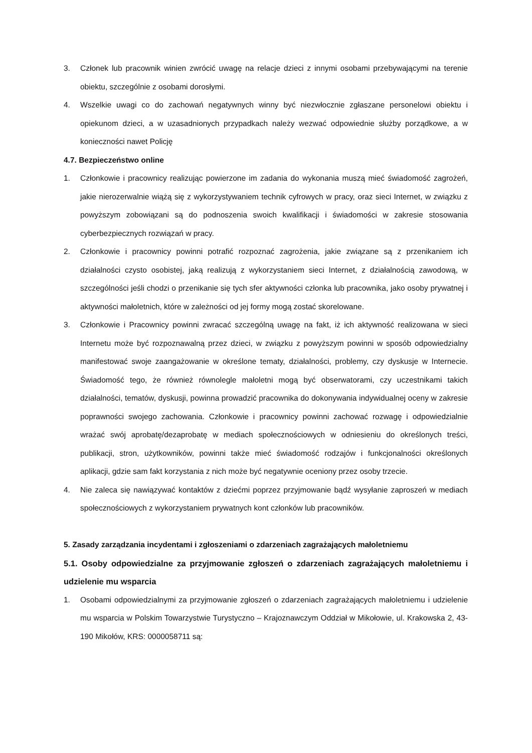3. Członek lub pracownik winien zwrócić uwagę na relacje dzieci z innymi osobami przebywającymi na terenie obiektu, szczególnie z osobami dorosłymi.
4. Wszelkie uwagi co do zachowań negatywnych winny być niezwłocznie zgłaszane personelowi obiektu i opiekunom dzieci, a w uzasadnionych przypadkach należy wezwać odpowiednie służby porządkowe, a w konieczności nawet Policję
4.7. Bezpieczeństwo online
1. Członkowie i pracownicy realizując powierzone im zadania do wykonania muszą mieć świadomość zagrożeń, jakie nierozerwalnie wiążą się z wykorzystywaniem technik cyfrowych w pracy, oraz sieci Internet, w związku z powyższym zobowiązani są do podnoszenia swoich kwalifikacji i świadomości w zakresie stosowania cyberbezpiecznych rozwiązań w pracy.
2. Członkowie i pracownicy powinni potrafić rozpoznać zagrożenia, jakie związane są z przenikaniem ich działalności czysto osobistej, jaką realizują z wykorzystaniem sieci Internet, z działalnością zawodową, w szczególności jeśli chodzi o przenikanie się tych sfer aktywności członka lub pracownika, jako osoby prywatnej i aktywności małoletnich, które w zależności od jej formy mogą zostać skorelowane.
3. Członkowie i Pracownicy powinni zwracać szczególną uwagę na fakt, iż ich aktywność realizowana w sieci Internetu może być rozpoznawalną przez dzieci, w związku z powyższym powinni w sposób odpowiedzialny manifestować swoje zaangażowanie w określone tematy, działalności, problemy, czy dyskusje w Internecie. Świadomość tego, że również równolegle małoletni mogą być obserwatorami, czy uczestnikami takich działalności, tematów, dyskusji, powinna prowadzić pracownika do dokonywania indywidualnej oceny w zakresie poprawności swojego zachowania. Członkowie i pracownicy powinni zachować rozwagę i odpowiedzialnie wrażać swój aprobatę/dezaprobatę w mediach społecznościowych w odniesieniu do określonych treści, publikacji, stron, użytkowników, powinni także mieć świadomość rodzajów i funkcjonalności określonych aplikacji, gdzie sam fakt korzystania z nich może być negatywnie oceniony przez osoby trzecie.
4. Nie zaleca się nawiązywać kontaktów z dziećmi poprzez przyjmowanie bądź wysyłanie zaproszeń w mediach społecznościowych z wykorzystaniem prywatnych kont członków lub pracowników.
5. Zasady zarządzania incydentami i zgłoszeniami o zdarzeniach zagrażających małoletniemu
5.1. Osoby odpowiedzialne za przyjmowanie zgłoszeń o zdarzeniach zagrażających małoletniemu i udzielenie mu wsparcia
1. Osobami odpowiedzialnymi za przyjmowanie zgłoszeń o zdarzeniach zagrażających małoletniemu i udzielenie mu wsparcia w Polskim Towarzystwie Turystyczno – Krajoznawczym Oddział w Mikołowie, ul. Krakowska 2, 43-190 Mikołów, KRS: 0000058711 są: